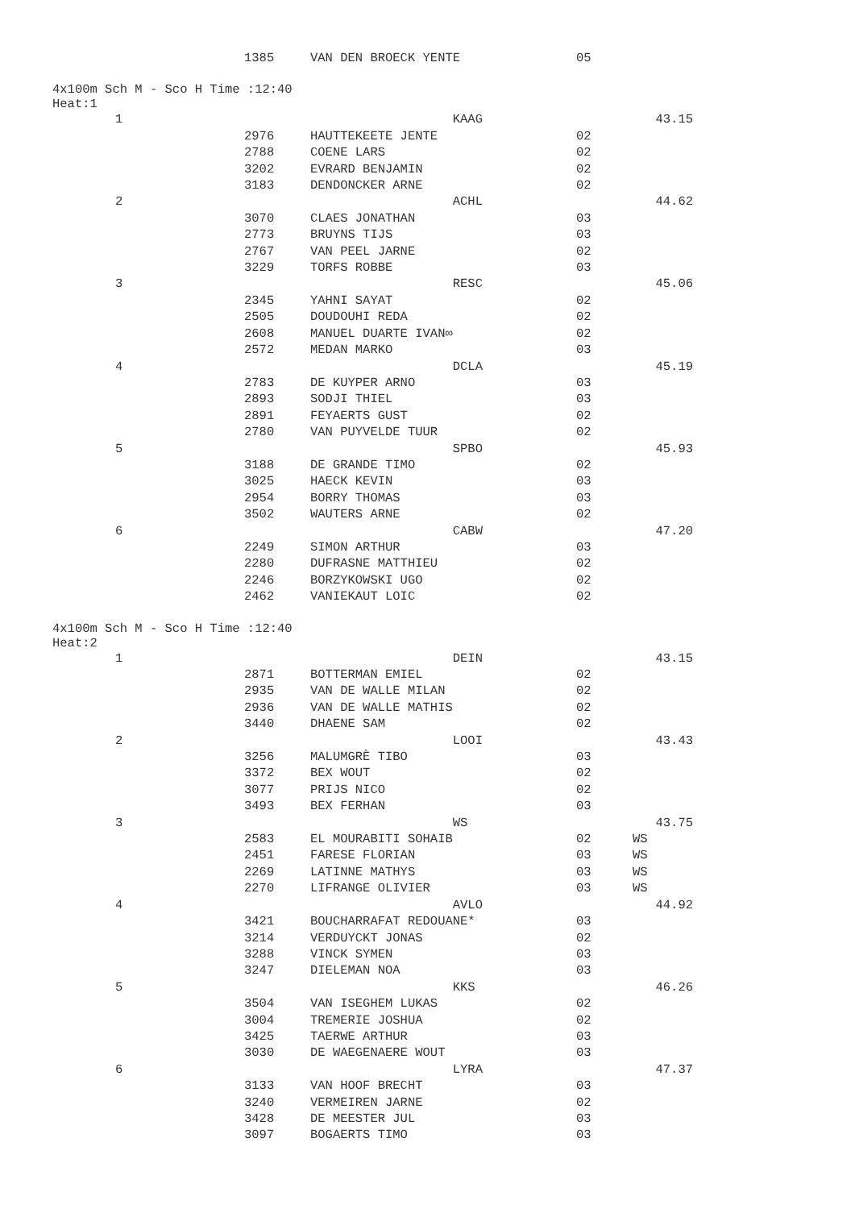| | 1385 | VAN DEN BROECK YENTE | 05 | |
4x100m Sch M - Sco H Time :12:40
Heat:1
| 1 | | KAAG | | 43.15 |
| | 2976 | HAUTTEKEETE JENTE | 02 | |
| | 2788 | COENE LARS | 02 | |
| | 3202 | EVRARD BENJAMIN | 02 | |
| | 3183 | DENDONCKER ARNE | 02 | |
| 2 | | ACHL | | 44.62 |
| | 3070 | CLAES JONATHAN | 03 | |
| | 2773 | BRUYNS TIJS | 03 | |
| | 2767 | VAN PEEL JARNE | 02 | |
| | 3229 | TORFS ROBBE | 03 | |
| 3 | | RESC | | 45.06 |
| | 2345 | YAHNI SAYAT | 02 | |
| | 2505 | DOUDOUHI REDA | 02 | |
| | 2608 | MANUEL DUARTE IVAN∞ | 02 | |
| | 2572 | MEDAN MARKO | 03 | |
| 4 | | DCLA | | 45.19 |
| | 2783 | DE KUYPER ARNO | 03 | |
| | 2893 | SODJI THIEL | 03 | |
| | 2891 | FEYAERTS GUST | 02 | |
| | 2780 | VAN PUYVELDE TUUR | 02 | |
| 5 | | SPBO | | 45.93 |
| | 3188 | DE GRANDE TIMO | 02 | |
| | 3025 | HAECK KEVIN | 03 | |
| | 2954 | BORRY THOMAS | 03 | |
| | 3502 | WAUTERS ARNE | 02 | |
| 6 | | CABW | | 47.20 |
| | 2249 | SIMON ARTHUR | 03 | |
| | 2280 | DUFRASNE MATTHIEU | 02 | |
| | 2246 | BORZYKOWSKI UGO | 02 | |
| | 2462 | VANIEKAUT LOIC | 02 | |
4x100m Sch M - Sco H Time :12:40
Heat:2
| 1 | | DEIN | | 43.15 |
| | 2871 | BOTTERMAN EMIEL | 02 | |
| | 2935 | VAN DE WALLE MILAN | 02 | |
| | 2936 | VAN DE WALLE MATHIS | 02 | |
| | 3440 | DHAENE SAM | 02 | |
| 2 | | LOOI | | 43.43 |
| | 3256 | MALUMGRÈ TIBO | 03 | |
| | 3372 | BEX WOUT | 02 | |
| | 3077 | PRIJS NICO | 02 | |
| | 3493 | BEX FERHAN | 03 | |
| 3 | | WS | | 43.75 |
| | 2583 | EL MOURABITI SOHAIB | 02 | WS |
| | 2451 | FARESE FLORIAN | 03 | WS |
| | 2269 | LATINNE MATHYS | 03 | WS |
| | 2270 | LIFRANGE OLIVIER | 03 | WS |
| 4 | | AVLO | | 44.92 |
| | 3421 | BOUCHARRAFAT REDOUANE* | 03 | |
| | 3214 | VERDUYCKT JONAS | 02 | |
| | 3288 | VINCK SYMEN | 03 | |
| | 3247 | DIELEMAN NOA | 03 | |
| 5 | | KKS | | 46.26 |
| | 3504 | VAN ISEGHEM LUKAS | 02 | |
| | 3004 | TREMERIE JOSHUA | 02 | |
| | 3425 | TAERWE ARTHUR | 03 | |
| | 3030 | DE WAEGENAERE WOUT | 03 | |
| 6 | | LYRA | | 47.37 |
| | 3133 | VAN HOOF BRECHT | 03 | |
| | 3240 | VERMEIREN JARNE | 02 | |
| | 3428 | DE MEESTER JUL | 03 | |
| | 3097 | BOGAERTS TIMO | 03 | |